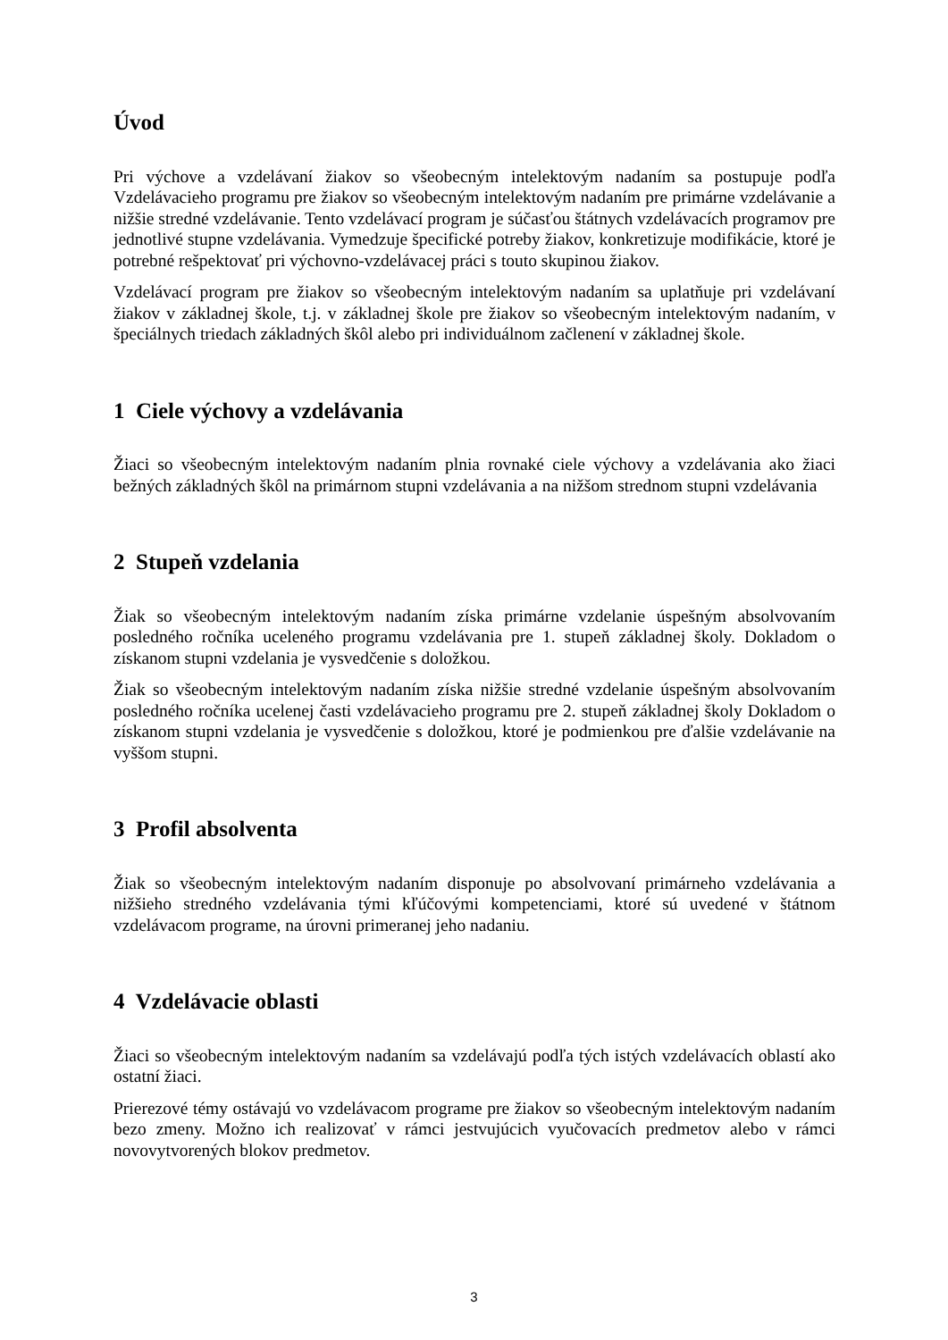Úvod
Pri výchove a vzdelávaní žiakov so všeobecným intelektovým nadaním sa postupuje podľa Vzdelávacieho programu pre žiakov so všeobecným intelektovým nadaním pre primárne vzdelávanie a nižšie stredné vzdelávanie. Tento vzdelávací program je súčasťou štátnych vzdelávacích programov pre jednotlivé stupne vzdelávania. Vymedzuje špecifické potreby žiakov, konkretizuje modifikácie, ktoré je potrebné rešpektovať pri výchovno-vzdelávacej práci s touto skupinou žiakov.
Vzdelávací program pre žiakov so všeobecným intelektovým nadaním sa uplatňuje pri vzdelávaní žiakov v základnej škole, t.j. v základnej škole pre žiakov so všeobecným intelektovým nadaním, v špeciálnych triedach základných škôl alebo pri individuálnom začlenení v základnej škole.
1 Ciele výchovy a vzdelávania
Žiaci so všeobecným intelektovým nadaním plnia rovnaké ciele výchovy a vzdelávania ako žiaci bežných základných škôl na primárnom stupni vzdelávania a na nižšom strednom stupni vzdelávania
2 Stupeň vzdelania
Žiak so všeobecným intelektovým nadaním získa primárne vzdelanie úspešným absolvovaním posledného ročníka uceleného programu vzdelávania pre 1. stupeň základnej školy. Dokladom o získanom stupni vzdelania je vysvedčenie s doložkou.
Žiak so všeobecným intelektovým nadaním získa nižšie stredné vzdelanie úspešným absolvovaním posledného ročníka ucelenej časti vzdelávacieho programu pre 2. stupeň základnej školy Dokladom o získanom stupni vzdelania je vysvedčenie s doložkou, ktoré je podmienkou pre ďalšie vzdelávanie na vyššom stupni.
3 Profil absolventa
Žiak so všeobecným intelektovým nadaním disponuje po absolvovaní primárneho vzdelávania a nižšieho stredného vzdelávania tými kľúčovými kompetenciami, ktoré sú uvedené v štátnom vzdelávacom programe, na úrovni primeranej jeho nadaniu.
4 Vzdelávacie oblasti
Žiaci so všeobecným intelektovým nadaním sa vzdelávajú podľa tých istých vzdelávacích oblastí ako ostatní žiaci.
Prierezové témy ostávajú vo vzdelávacom programe pre žiakov so všeobecným intelektovým nadaním bezo zmeny. Možno ich realizovať v rámci jestvujúcich vyučovacích predmetov alebo v rámci novovytvorených blokov predmetov.
3